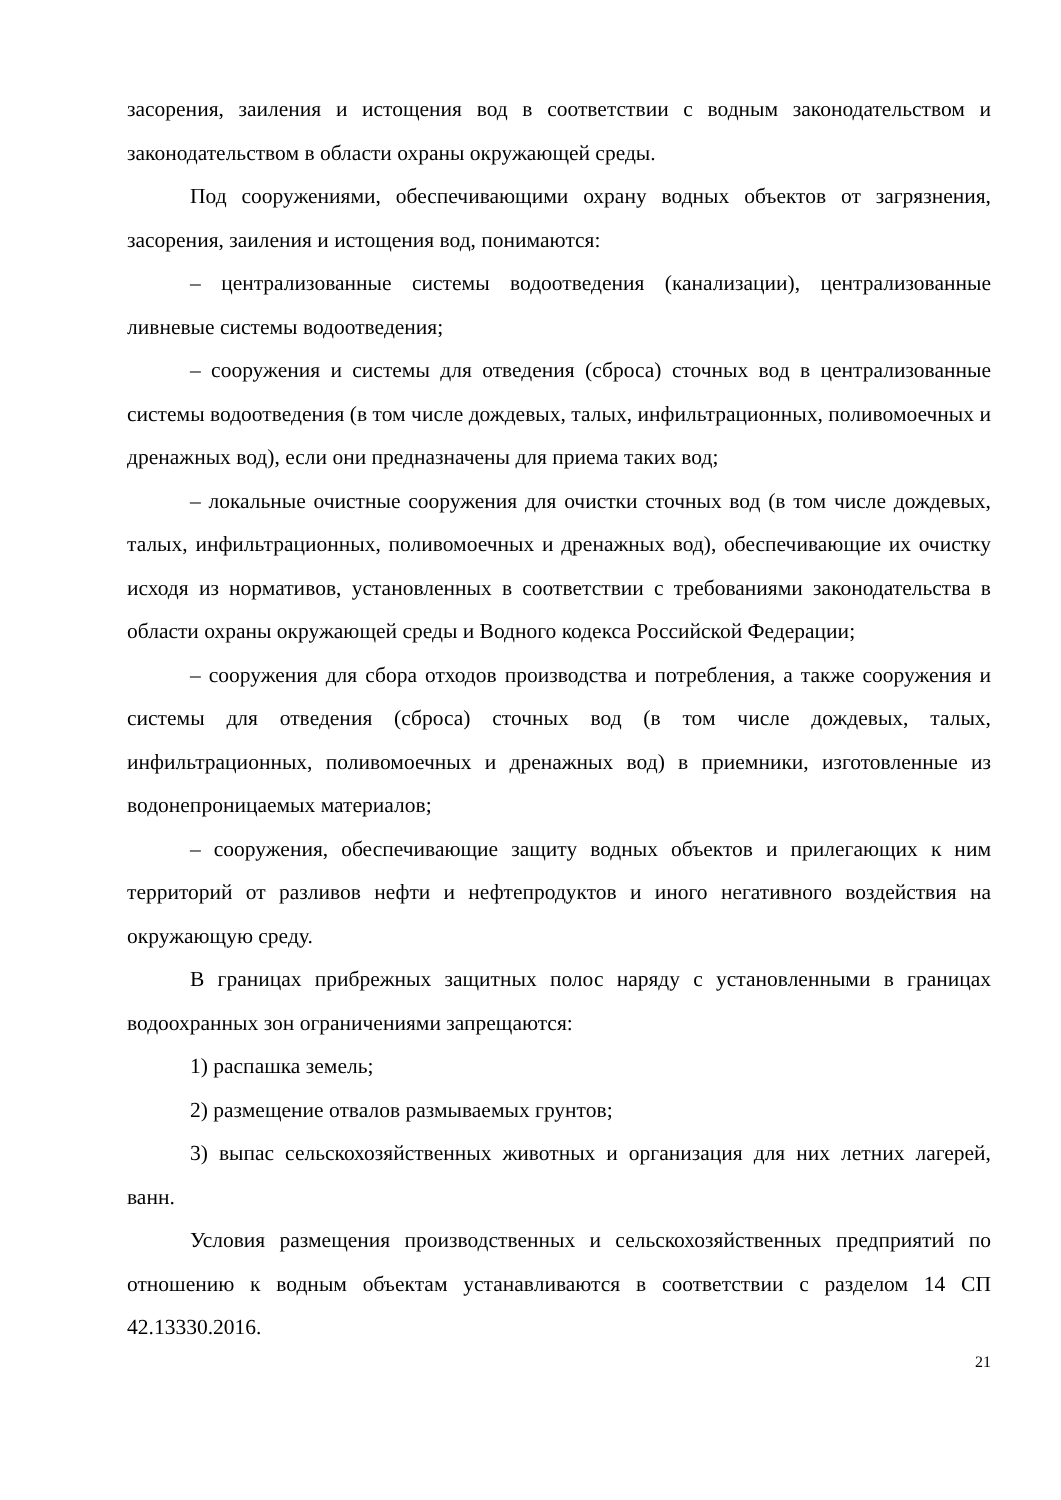засорения, заиления и истощения вод в соответствии с водным законодательством и законодательством в области охраны окружающей среды.
Под сооружениями, обеспечивающими охрану водных объектов от загрязнения, засорения, заиления и истощения вод, понимаются:
– централизованные системы водоотведения (канализации), централизованные ливневые системы водоотведения;
– сооружения и системы для отведения (сброса) сточных вод в централизованные системы водоотведения (в том числе дождевых, талых, инфильтрационных, поливомоечных и дренажных вод), если они предназначены для приема таких вод;
– локальные очистные сооружения для очистки сточных вод (в том числе дождевых, талых, инфильтрационных, поливомоечных и дренажных вод), обеспечивающие их очистку исходя из нормативов, установленных в соответствии с требованиями законодательства в области охраны окружающей среды и Водного кодекса Российской Федерации;
– сооружения для сбора отходов производства и потребления, а также сооружения и системы для отведения (сброса) сточных вод (в том числе дождевых, талых, инфильтрационных, поливомоечных и дренажных вод) в приемники, изготовленные из водонепроницаемых материалов;
– сооружения, обеспечивающие защиту водных объектов и прилегающих к ним территорий от разливов нефти и нефтепродуктов и иного негативного воздействия на окружающую среду.
В границах прибрежных защитных полос наряду с установленными в границах водоохранных зон ограничениями запрещаются:
1) распашка земель;
2) размещение отвалов размываемых грунтов;
3) выпас сельскохозяйственных животных и организация для них летних лагерей, ванн.
Условия размещения производственных и сельскохозяйственных предприятий по отношению к водным объектам устанавливаются в соответствии с разделом 14 СП 42.13330.2016.
21